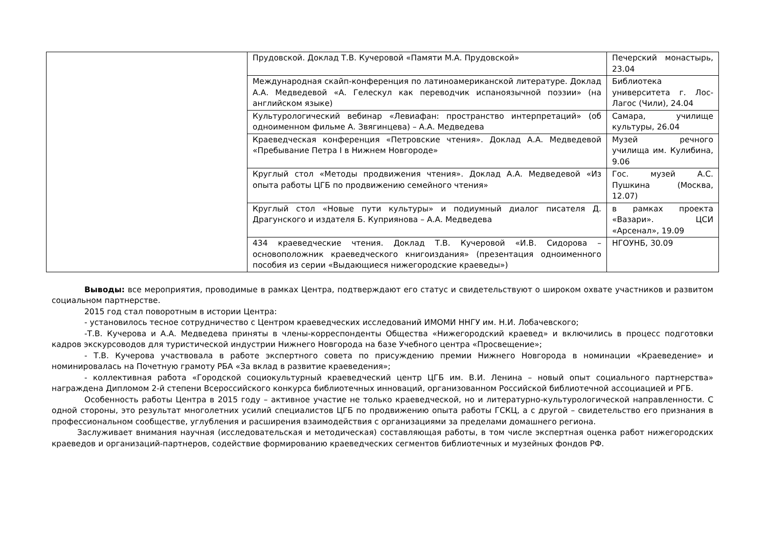| | Прудовской. Доклад Т.В. Кучеровой «Памяти М.А. Прудовской» | Печерский монастырь, 23.04 |
| | Международная скайп-конференция по латиноамериканской литературе. Доклад А.А. Медведевой «А. Гелескул как переводчик испаноязычной поэзии» (на английском языке) | Библиотека университета г. Лос-Лагос (Чили), 24.04 |
| | Культурологический вебинар «Левиафан: пространство интерпретаций» (об одноименном фильме А. Звягинцева) – А.А. Медведева | Самара, училище культуры, 26.04 |
| | Краеведческая конференция «Петровские чтения». Доклад А.А. Медведевой «Пребывание Петра I в Нижнем Новгороде» | Музей речного училища им. Кулибина, 9.06 |
| | Круглый стол «Методы продвижения чтения». Доклад А.А. Медведевой «Из опыта работы ЦГБ по продвижению семейного чтения» | Гос. музей А.С. Пушкина (Москва, 12.07) |
| | Круглый стол «Новые пути культуры» и подиумный диалог писателя Д. Драгунского и издателя Б. Куприянова – А.А. Медведева | в рамках проекта «Вазари». ЦСИ «Арсенал», 19.09 |
| | 434 краеведческие чтения. Доклад Т.В. Кучеровой «И.В. Сидорова – основоположник краеведческого книгоиздания» (презентация одноименного пособия из серии «Выдающиеся нижегородские краеведы») | НГОУНБ, 30.09 |
Выводы: все мероприятия, проводимые в рамках Центра, подтверждают его статус и свидетельствуют о широком охвате участников и развитом социальном партнерстве.
2015 год стал поворотным в истории Центра:
- установилось тесное сотрудничество с Центром краеведческих исследований ИМОМИ ННГУ им. Н.И. Лобачевского;
-Т.В. Кучерова и А.А. Медведева приняты в члены-корреспонденты Общества «Нижегородский краевед» и включились в процесс подготовки кадров экскурсоводов для туристической индустрии Нижнего Новгорода на базе Учебного центра «Просвещение»;
- Т.В. Кучерова участвовала в работе экспертного совета по присуждению премии Нижнего Новгорода в номинации «Краеведение» и номинировалась на Почетную грамоту РБА «За вклад в развитие краеведения»;
- коллективная работа «Городской социокультурный краеведческий центр ЦГБ им. В.И. Ленина – новый опыт социального партнерства» награждена Дипломом 2-й степени Всероссийского конкурса библиотечных инноваций, организованном Российской библиотечной ассоциацией и РГБ.
Особенность работы Центра в 2015 году – активное участие не только краеведческой, но и литературно-культурологической направленности. С одной стороны, это результат многолетних усилий специалистов ЦГБ по продвижению опыта работы ГСКЦ, а с другой – свидетельство его признания в профессиональном сообществе, углубления и расширения взаимодействия с организациями за пределами домашнего региона.
Заслуживает внимания научная (исследовательская и методическая) составляющая работы, в том числе экспертная оценка работ нижегородских краеведов и организаций-партнеров, содействие формированию краеведческих сегментов библиотечных и музейных фондов РФ.